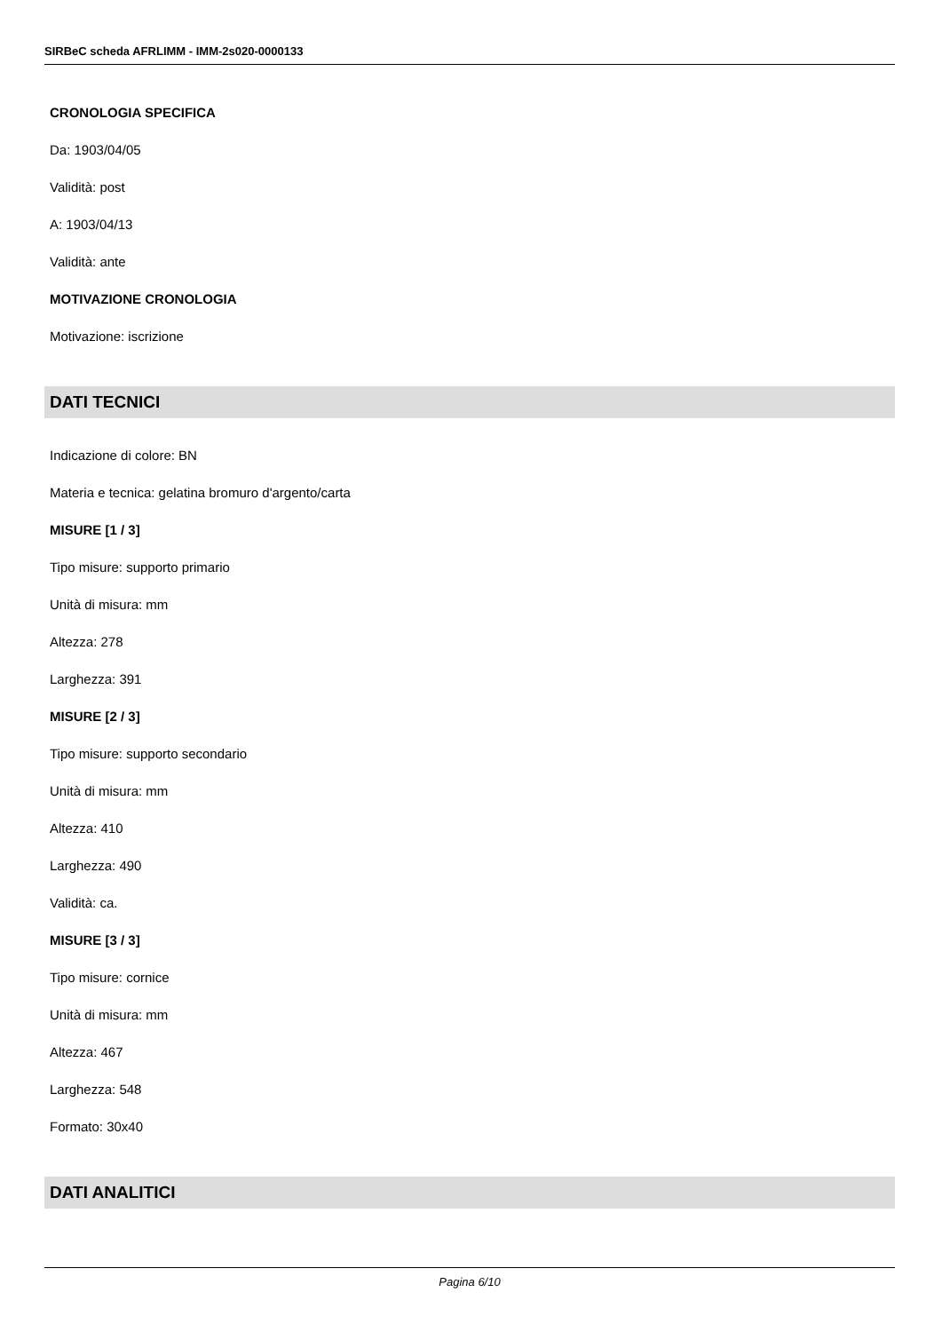SIRBeC scheda AFRLIMM - IMM-2s020-0000133
CRONOLOGIA SPECIFICA
Da: 1903/04/05
Validità: post
A: 1903/04/13
Validità: ante
MOTIVAZIONE CRONOLOGIA
Motivazione: iscrizione
DATI TECNICI
Indicazione di colore: BN
Materia e tecnica: gelatina bromuro d'argento/carta
MISURE [1 / 3]
Tipo misure: supporto primario
Unità di misura: mm
Altezza: 278
Larghezza: 391
MISURE [2 / 3]
Tipo misure: supporto secondario
Unità di misura: mm
Altezza: 410
Larghezza: 490
Validità: ca.
MISURE [3 / 3]
Tipo misure: cornice
Unità di misura: mm
Altezza: 467
Larghezza: 548
Formato: 30x40
DATI ANALITICI
Pagina 6/10